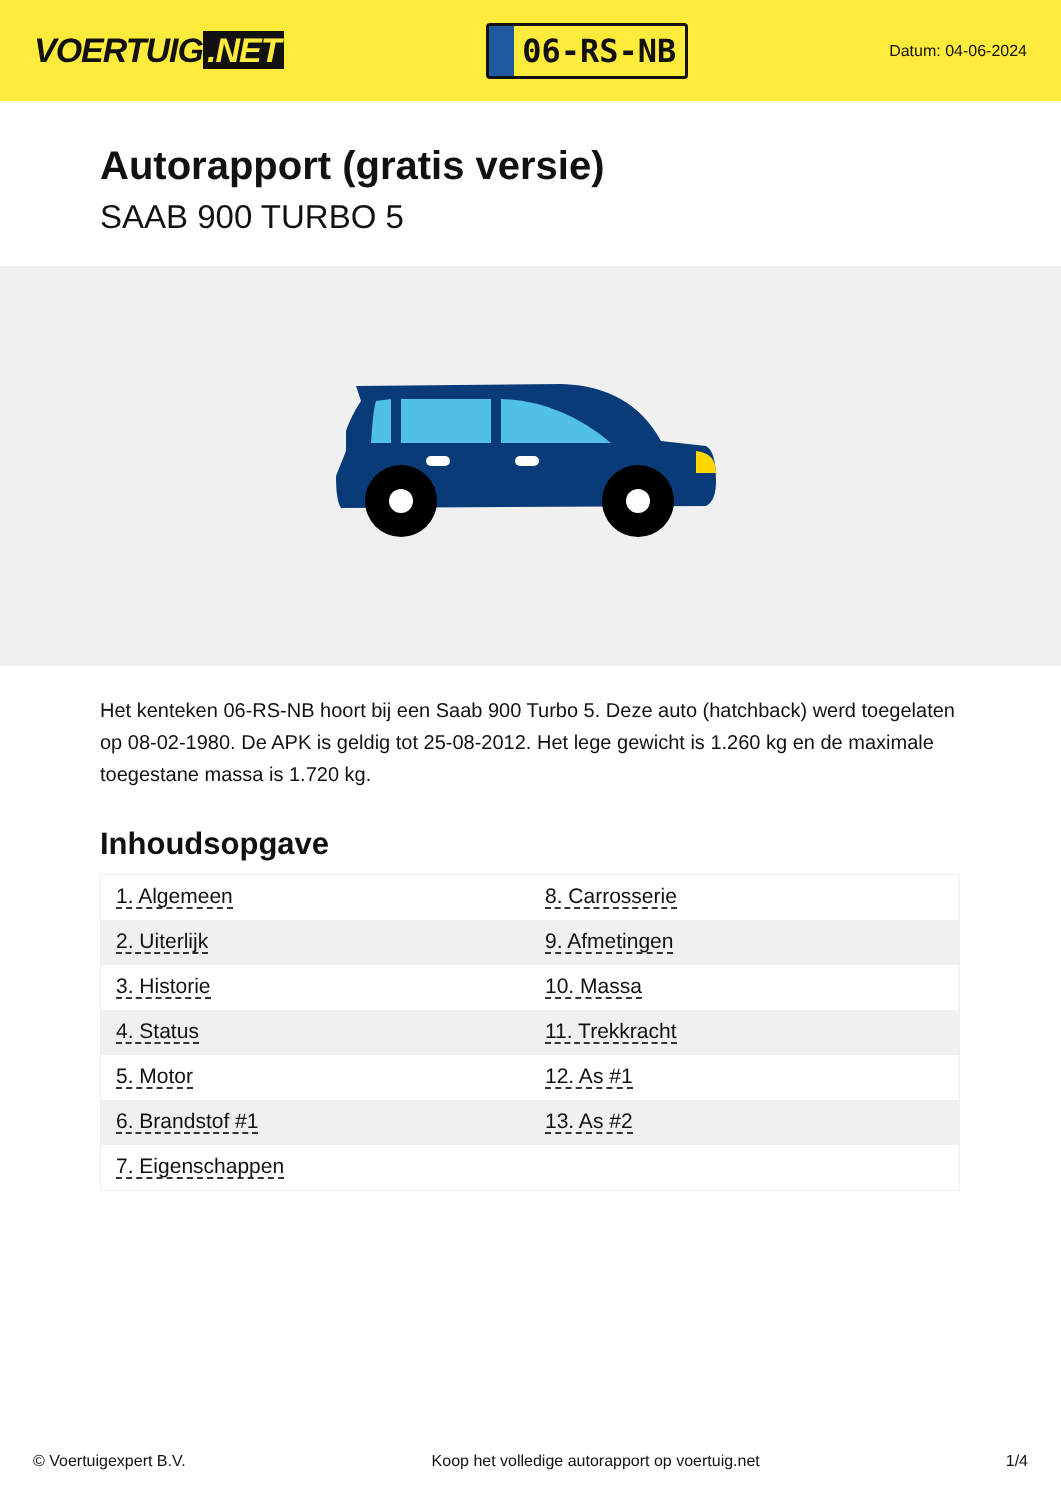VOERTUIG.NET
06-RS-NB
Datum: 04-06-2024
Autorapport (gratis versie)
SAAB 900 TURBO 5
Het kenteken 06-RS-NB hoort bij een Saab 900 Turbo 5. Deze auto (hatchback) werd toegelaten op 08-02-1980. De APK is geldig tot 25-08-2012. Het lege gewicht is 1.260 kg en de maximale toegestane massa is 1.720 kg.
Inhoudsopgave
| 1. Algemeen | 8. Carrosserie |
| 2. Uiterlijk | 9. Afmetingen |
| 3. Historie | 10. Massa |
| 4. Status | 11. Trekkracht |
| 5. Motor | 12. As #1 |
| 6. Brandstof #1 | 13. As #2 |
| 7. Eigenschappen | |
© Voertuigexpert B.V. Koop het volledige autorapport op voertuig.net 1/4